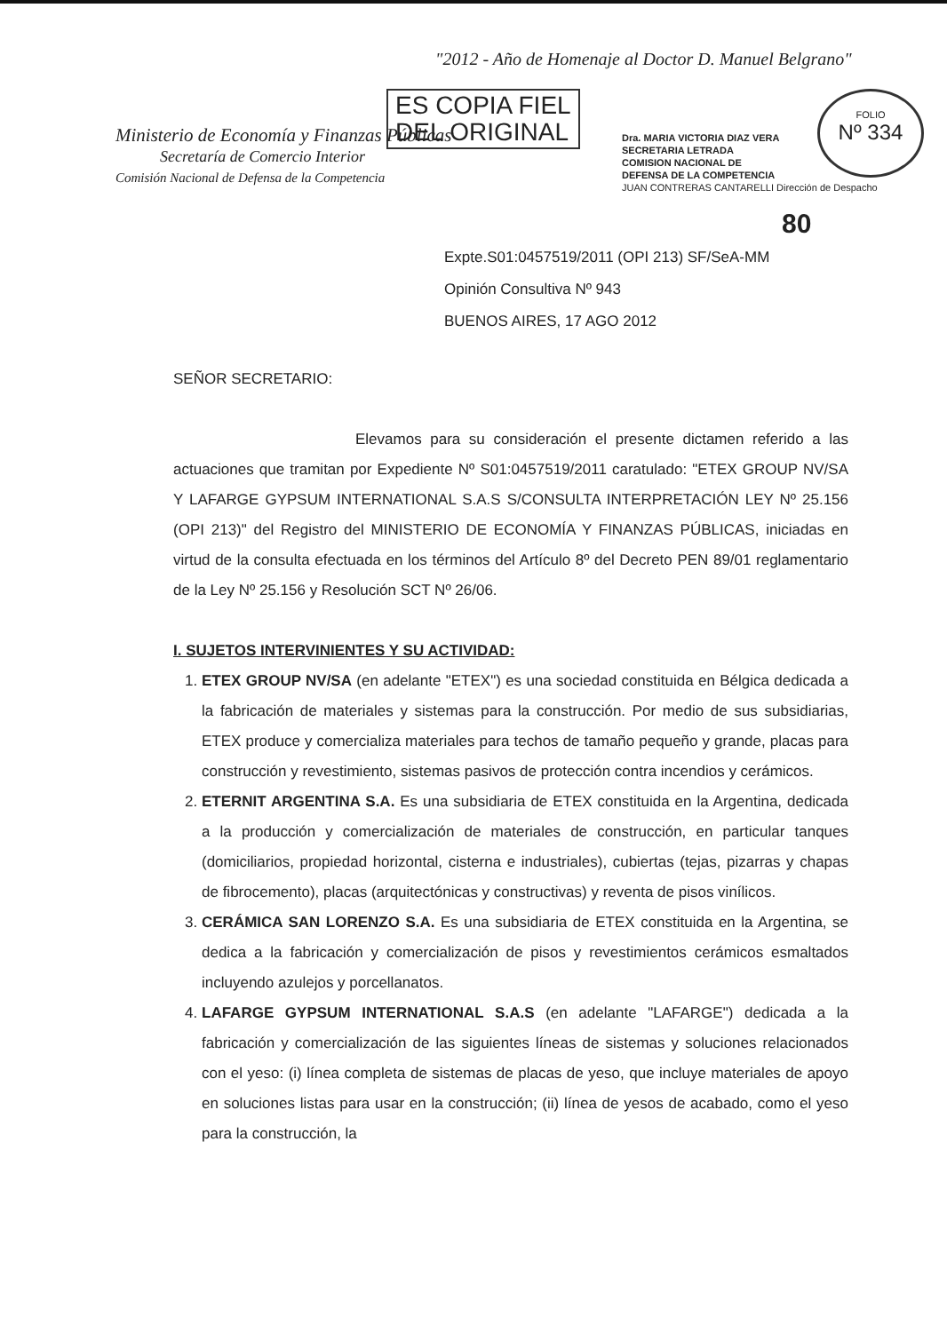"2012 - Año de Homenaje al Doctor D. Manuel Belgrano"
ES COPIA FIEL
DEL ORIGINAL
Ministerio de Economía y Finanzas Públicas
Secretaría de Comercio Interior
Comisión Nacional de Defensa de la Competencia
Dra. MARIA VICTORIA DIAZ VERA
SECRETARIA LETRADA
COMISION NACIONAL DE
DEFENSA DE LA COMPETENCIA
JUAN CONTRERAS CANTARELLI Dirección de Despacho
FOLIO
Nº 334
80
Expte.S01:0457519/2011 (OPI 213) SF/SeA-MM
Opinión Consultiva Nº 943
BUENOS AIRES, 17 AGO 2012
SEÑOR SECRETARIO:
Elevamos para su consideración el presente dictamen referido a las actuaciones que tramitan por Expediente Nº S01:0457519/2011 caratulado: "ETEX GROUP NV/SA Y LAFARGE GYPSUM INTERNATIONAL S.A.S S/CONSULTA INTERPRETACIÓN LEY Nº 25.156 (OPI 213)" del Registro del MINISTERIO DE ECONOMÍA Y FINANZAS PÚBLICAS, iniciadas en virtud de la consulta efectuada en los términos del Artículo 8º del Decreto PEN 89/01 reglamentario de la Ley Nº 25.156 y Resolución SCT Nº 26/06.
I. SUJETOS INTERVINIENTES Y SU ACTIVIDAD:
1. ETEX GROUP NV/SA (en adelante "ETEX") es una sociedad constituida en Bélgica dedicada a la fabricación de materiales y sistemas para la construcción. Por medio de sus subsidiarias, ETEX produce y comercializa materiales para techos de tamaño pequeño y grande, placas para construcción y revestimiento, sistemas pasivos de protección contra incendios y cerámicos.
2. ETERNIT ARGENTINA S.A. Es una subsidiaria de ETEX constituida en la Argentina, dedicada a la producción y comercialización de materiales de construcción, en particular tanques (domiciliarios, propiedad horizontal, cisterna e industriales), cubiertas (tejas, pizarras y chapas de fibrocemento), placas (arquitectónicas y constructivas) y reventa de pisos vinílicos.
3. CERÁMICA SAN LORENZO S.A. Es una subsidiaria de ETEX constituida en la Argentina, se dedica a la fabricación y comercialización de pisos y revestimientos cerámicos esmaltados incluyendo azulejos y porcellanatos.
4. LAFARGE GYPSUM INTERNATIONAL S.A.S (en adelante "LAFARGE") dedicada a la fabricación y comercialización de las siguientes líneas de sistemas y soluciones relacionados con el yeso: (i) línea completa de sistemas de placas de yeso, que incluye materiales de apoyo en soluciones listas para usar en la construcción; (ii) línea de yesos de acabado, como el yeso para la construcción, la